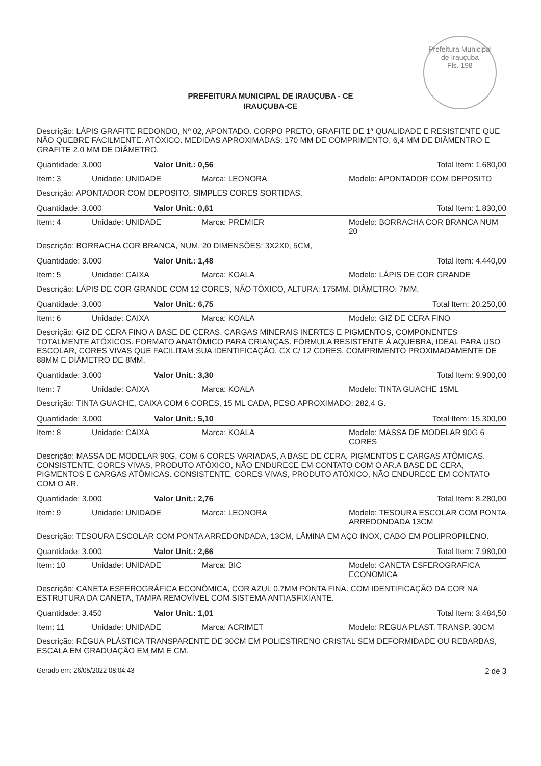Prefeitura Municipal de Irauçuba
Fls. 198
PREFEITURA MUNICIPAL DE IRAUÇUBA - CE
IRAUÇUBA-CE
Descrição: LÁPIS GRAFITE REDONDO, Nº 02, APONTADO. CORPO PRETO, GRAFITE DE 1ª QUALIDADE E RESISTENTE QUE NÃO QUEBRE FACILMENTE. ATÓXICO. MEDIDAS APROXIMADAS: 170 MM DE COMPRIMENTO, 6,4 MM DE DIÂMENTRO E GRAFITE 2,0 MM DE DIÂMETRO.
| Quantidade: 3.000 | Valor Unit.: 0,56 | Total Item: 1.680,00 |
| Item: 3 | Unidade: UNIDADE | Marca: LEONORA | Modelo: APONTADOR COM DEPOSITO |
Descrição: APONTADOR COM DEPOSITO, SIMPLES CORES SORTIDAS.
| Quantidade: 3.000 | Valor Unit.: 0,61 | Total Item: 1.830,00 |
| Item: 4 | Unidade: UNIDADE | Marca: PREMIER | Modelo: BORRACHA COR BRANCA NUM 20 |
Descrição: BORRACHA COR BRANCA, NUM. 20 DIMENSÕES: 3X2X0, 5CM,
| Quantidade: 3.000 | Valor Unit.: 1,48 | Total Item: 4.440,00 |
| Item: 5 | Unidade: CAIXA | Marca: KOALA | Modelo: LÁPIS DE COR GRANDE |
Descrição: LÁPIS DE COR GRANDE COM 12 CORES, NÃO TÓXICO, ALTURA: 175MM. DIÂMETRO: 7MM.
| Quantidade: 3.000 | Valor Unit.: 6,75 | Total Item: 20.250,00 |
| Item: 6 | Unidade: CAIXA | Marca: KOALA | Modelo: GIZ DE CERA FINO |
Descrição: GIZ DE CERA FINO A BASE DE CERAS, CARGAS MINERAIS INERTES E PIGMENTOS, COMPONENTES TOTALMENTE ATÓXICOS. FORMATO ANATÔMICO PARA CRIANÇAS. FÓRMULA RESISTENTE Á AQUEBRA, IDEAL PARA USO ESCOLAR, CORES VIVAS QUE FACILITAM SUA IDENTIFICAÇÃO, CX C/ 12 CORES. COMPRIMENTO PROXIMADAMENTE DE 88MM E DIÂMETRO DE 8MM.
| Quantidade: 3.000 | Valor Unit.: 3,30 | Total Item: 9.900,00 |
| Item: 7 | Unidade: CAIXA | Marca: KOALA | Modelo: TINTA GUACHE 15ML |
Descrição: TINTA GUACHE, CAIXA COM 6 CORES, 15 ML CADA, PESO APROXIMADO: 282,4 G.
| Quantidade: 3.000 | Valor Unit.: 5,10 | Total Item: 15.300,00 |
| Item: 8 | Unidade: CAIXA | Marca: KOALA | Modelo: MASSA DE MODELAR 90G 6 CORES |
Descrição: MASSA DE MODELAR 90G, COM 6 CORES VARIADAS, A BASE DE CERA, PIGMENTOS E CARGAS ATÔMICAS. CONSISTENTE, CORES VIVAS, PRODUTO ATÓXICO, NÃO ENDURECE EM CONTATO COM O AR.A BASE DE CERA, PIGMENTOS E CARGAS ATÔMICAS. CONSISTENTE, CORES VIVAS, PRODUTO ATÓXICO, NÃO ENDURECE EM CONTATO COM O AR.
| Quantidade: 3.000 | Valor Unit.: 2,76 | Total Item: 8.280,00 |
| Item: 9 | Unidade: UNIDADE | Marca: LEONORA | Modelo: TESOURA ESCOLAR COM PONTA ARREDONDADA 13CM |
Descrição: TESOURA ESCOLAR COM PONTA ARREDONDADA, 13CM, LÂMINA EM AÇO INOX, CABO EM POLIPROPILENO.
| Quantidade: 3.000 | Valor Unit.: 2,66 | Total Item: 7.980,00 |
| Item: 10 | Unidade: UNIDADE | Marca: BIC | Modelo: CANETA ESFEROGRAFICA ECONOMICA |
Descrição: CANETA ESFEROGRÁFICA ECONÔMICA, COR AZUL 0.7MM PONTA FINA. COM IDENTIFICAÇÃO DA COR NA ESTRUTURA DA CANETA, TAMPA REMOVÍVEL COM SISTEMA ANTIASFIXIANTE.
| Quantidade: 3.450 | Valor Unit.: 1,01 | Total Item: 3.484,50 |
| Item: 11 | Unidade: UNIDADE | Marca: ACRIMET | Modelo: REGUA PLAST. TRANSP. 30CM |
Descrição: RÉGUA PLÁSTICA TRANSPARENTE DE 30CM EM POLIESTIRENO CRISTAL SEM DEFORMIDADE OU REBARBAS, ESCALA EM GRADUAÇÃO EM MM E CM.
Gerado em: 26/05/2022 08:04:43 2 de 3